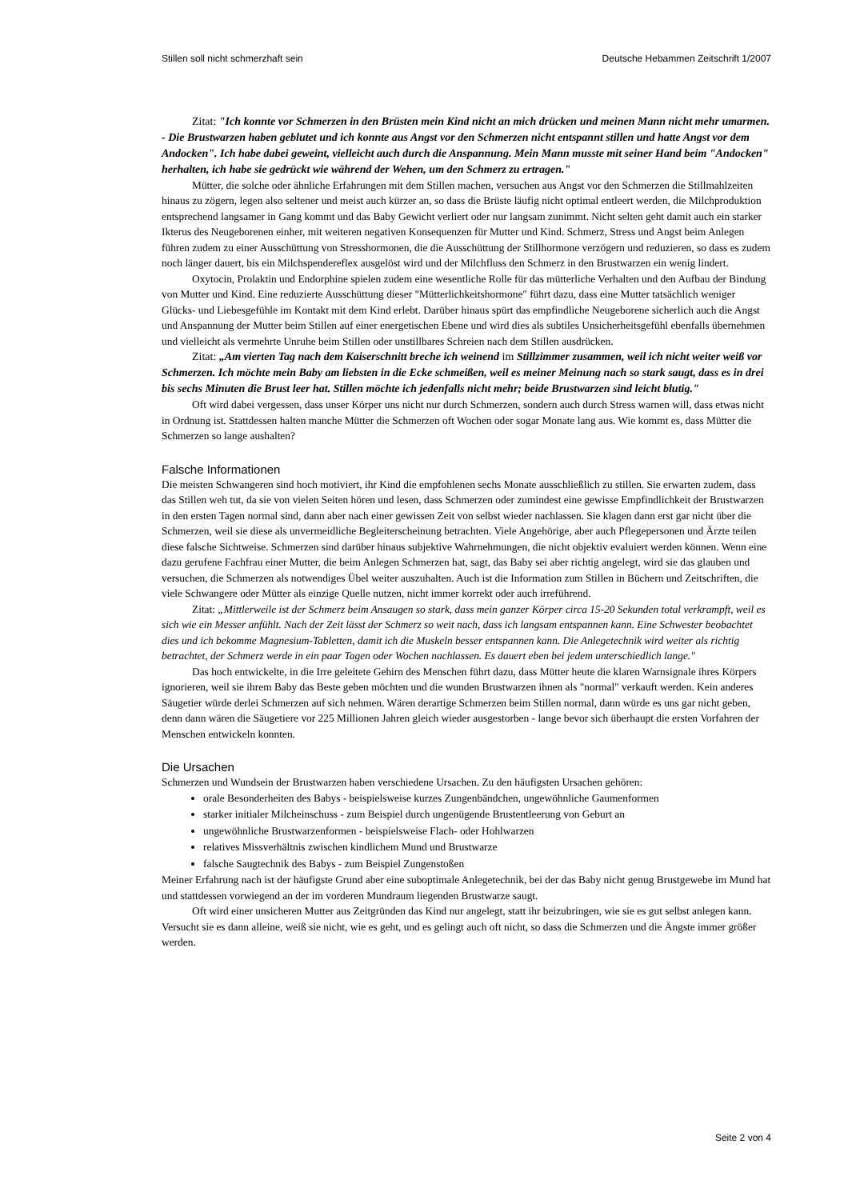Stillen soll nicht schmerzhaft sein Deutsche Hebammen Zeitschrift 1/2007
Zitat: "Ich konnte vor Schmerzen in den Brüsten mein Kind nicht an mich drücken und meinen Mann nicht mehr umarmen. - Die Brustwarzen haben geblutet und ich konnte aus Angst vor den Schmerzen nicht entspannt stillen und hatte Angst vor dem Andocken". Ich habe dabei geweint, vielleicht auch durch die Anspannung. Mein Mann musste mit seiner Hand beim "Andocken" herhalten, ich habe sie gedrückt wie während der Wehen, um den Schmerz zu ertragen."
Mütter, die solche oder ähnliche Erfahrungen mit dem Stillen machen, versuchen aus Angst vor den Schmerzen die Stillmahlzeiten hinaus zu zögern, legen also seltener und meist auch kürzer an, so dass die Brüste läufig nicht optimal entleert werden, die Milchproduktion entsprechend langsamer in Gang kommt und das Baby Gewicht verliert oder nur langsam zunimmt. Nicht selten geht damit auch ein starker Ikterus des Neugeborenen einher, mit weiteren negativen Konsequenzen für Mutter und Kind. Schmerz, Stress und Angst beim Anlegen führen zudem zu einer Ausschüttung von Stresshormonen, die die Ausschüttung der Stillhormone verzögern und reduzieren, so dass es zudem noch länger dauert, bis ein Milchspendereflex ausgelöst wird und der Milchfluss den Schmerz in den Brustwarzen ein wenig lindert.
Oxytocin, Prolaktin und Endorphine spielen zudem eine wesentliche Rolle für das mütterliche Verhalten und den Aufbau der Bindung von Mutter und Kind. Eine reduzierte Ausschüttung dieser "Mütterlichkeitshormone" führt dazu, dass eine Mutter tatsächlich weniger Glücks- und Liebesgefühle im Kontakt mit dem Kind erlebt. Darüber hinaus spürt das empfindliche Neugeborene sicherlich auch die Angst und Anspannung der Mutter beim Stillen auf einer energetischen Ebene und wird dies als subtiles Unsicherheitsgefühl ebenfalls übernehmen und vielleicht als vermehrte Unruhe beim Stillen oder unstillbares Schreien nach dem Stillen ausdrücken.
Zitat: „Am vierten Tag nach dem Kaiserschnitt breche ich weinend im Stillzimmer zusammen, weil ich nicht weiter weiß vor Schmerzen. Ich möchte mein Baby am liebsten in die Ecke schmeißen, weil es meiner Meinung nach so stark saugt, dass es in drei bis sechs Minuten die Brust leer hat. Stillen möchte ich jedenfalls nicht mehr; beide Brustwarzen sind leicht blutig."
Oft wird dabei vergessen, dass unser Körper uns nicht nur durch Schmerzen, sondern auch durch Stress warnen will, dass etwas nicht in Ordnung ist. Stattdessen halten manche Mütter die Schmerzen oft Wochen oder sogar Monate lang aus. Wie kommt es, dass Mütter die Schmerzen so lange aushalten?
Falsche Informationen
Die meisten Schwangeren sind hoch motiviert, ihr Kind die empfohlenen sechs Monate ausschließlich zu stillen. Sie erwarten zudem, dass das Stillen weh tut, da sie von vielen Seiten hören und lesen, dass Schmerzen oder zumindest eine gewisse Empfindlichkeit der Brustwarzen in den ersten Tagen normal sind, dann aber nach einer gewissen Zeit von selbst wieder nachlassen. Sie klagen dann erst gar nicht über die Schmerzen, weil sie diese als unvermeidliche Begleiterscheinung betrachten. Viele Angehörige, aber auch Pflegepersonen und Ärzte teilen diese falsche Sichtweise. Schmerzen sind darüber hinaus subjektive Wahrnehmungen, die nicht objektiv evaluiert werden können. Wenn eine dazu gerufene Fachfrau einer Mutter, die beim Anlegen Schmerzen hat, sagt, das Baby sei aber richtig angelegt, wird sie das glauben und versuchen, die Schmerzen als notwendiges Übel weiter auszuhalten. Auch ist die Information zum Stillen in Büchern und Zeitschriften, die viele Schwangere oder Mütter als einzige Quelle nutzen, nicht immer korrekt oder auch irreführend.
Zitat: „Mittlerweile ist der Schmerz beim Ansaugen so stark, dass mein ganzer Körper circa 15-20 Sekunden total verkrampft, weil es sich wie ein Messer anfühlt. Nach der Zeit lässt der Schmerz so weit nach, dass ich langsam entspannen kann. Eine Schwester beobachtet dies und ich bekomme Magnesium-Tabletten, damit ich die Muskeln besser entspannen kann. Die Anlegetechnik wird weiter als richtig betrachtet, der Schmerz werde in ein paar Tagen oder Wochen nachlassen. Es dauert eben bei jedem unterschiedlich lange."
Das hoch entwickelte, in die Irre geleitete Gehirn des Menschen führt dazu, dass Mütter heute die klaren Warnsignale ihres Körpers ignorieren, weil sie ihrem Baby das Beste geben möchten und die wunden Brustwarzen ihnen als "normal" verkauft werden. Kein anderes Säugetier würde derlei Schmerzen auf sich nehmen. Wären derartige Schmerzen beim Stillen normal, dann würde es uns gar nicht geben, denn dann wären die Säugetiere vor 225 Millionen Jahren gleich wieder ausgestorben - lange bevor sich überhaupt die ersten Vorfahren der Menschen entwickeln konnten.
Die Ursachen
Schmerzen und Wundsein der Brustwarzen haben verschiedene Ursachen. Zu den häufigsten Ursachen gehören:
orale Besonderheiten des Babys - beispielsweise kurzes Zungenbändchen, ungewöhnliche Gaumenformen
starker initialer Milcheinschuss - zum Beispiel durch ungenügende Brustentleerung von Geburt an
ungewöhnliche Brustwarzenformen - beispielsweise Flach- oder Hohlwarzen
relatives Missverhältnis zwischen kindlichem Mund und Brustwarze
falsche Saugtechnik des Babys - zum Beispiel Zungenstoßen
Meiner Erfahrung nach ist der häufigste Grund aber eine suboptimale Anlegetechnik, bei der das Baby nicht genug Brustgewebe im Mund hat und stattdessen vorwiegend an der im vorderen Mundraum liegenden Brustwarze saugt.
Oft wird einer unsicheren Mutter aus Zeitgründen das Kind nur angelegt, statt ihr beizubringen, wie sie es gut selbst anlegen kann. Versucht sie es dann alleine, weiß sie nicht, wie es geht, und es gelingt auch oft nicht, so dass die Schmerzen und die Ängste immer größer werden.
Seite 2 von 4